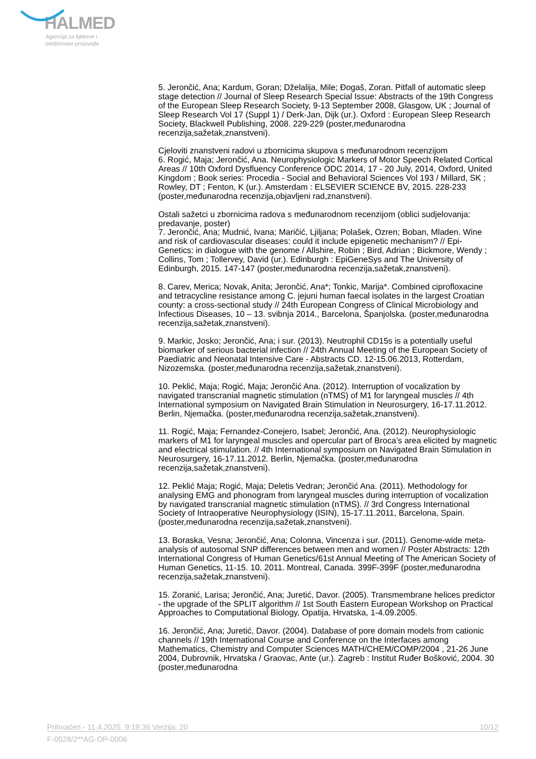HALMED
Agencija za lijekove i
medicinske proizvode
5. Jerončić, Ana; Kardum, Goran; Dželalija, Mile; Đogaš, Zoran. Pitfall of automatic sleep stage detection // Journal of Sleep Research Special Issue: Abstracts of the 19th Congress of the European Sleep Research Society, 9-13 September 2008, Glasgow, UK ; Journal of Sleep Research Vol 17 (Suppl 1) / Derk-Jan, Dijk (ur.). Oxford : European Sleep Research Society, Blackwell Publishing, 2008. 229-229 (poster,međunarodna recenzija,sažetak,znanstveni).
Cjeloviti znanstveni radovi u zbornicima skupova s međunarodnom recenzijom
6. Rogić, Maja; Jerončić, Ana. Neurophysiologic Markers of Motor Speech Related Cortical Areas // 10th Oxford Dysfluency Conference ODC 2014, 17 - 20 July, 2014, Oxford, United Kingdom ; Book series: Procedia - Social and Behavioral Sciences Vol 193 / Millard, SK ; Rowley, DT ; Fenton, K (ur.). Amsterdam : ELSEVIER SCIENCE BV, 2015. 228-233 (poster,međunarodna recenzija,objavljeni rad,znanstveni).
Ostali sažetci u zbornicima radova s međunarodnom recenzijom (oblici sudjelovanja: predavanje, poster)
7. Jerončić, Ana; Mudnić, Ivana; Maričić, Ljiljana; Polašek, Ozren; Boban, Mladen. Wine and risk of cardiovascular diseases: could it include epigenetic mechanism? // Epi-Genetics: in dialogue with the genome / Allshire, Robin ; Bird, Adrian ; Bickmore, Wendy ; Collins, Tom ; Tollervey, David (ur.). Edinburgh : EpiGeneSys and The University of Edinburgh, 2015. 147-147 (poster,međunarodna recenzija,sažetak,znanstveni).
8. Carev, Merica; Novak, Anita; Jerončić, Ana*; Tonkic, Marija*. Combined ciprofloxacine and tetracycline resistance among C. jejuni human faecal isolates in the largest Croatian county: a cross-sectional study // 24th European Congress of Clinical Microbiology and Infectious Diseases, 10 – 13. svibnja 2014., Barcelona, Španjolska. (poster,međunarodna recenzija,sažetak,znanstveni).
9. Markic, Josko; Jerončić, Ana; i sur. (2013). Neutrophil CD15s is a potentially useful biomarker of serious bacterial infection // 24th Annual Meeting of the European Society of Paediatric and Neonatal Intensive Care - Abstracts CD. 12-15.06.2013, Rotterdam, Nizozemska. (poster,međunarodna recenzija,sažetak,znanstveni).
10. Peklić, Maja; Rogić, Maja; Jerončić Ana. (2012). Interruption of vocalization by navigated transcranial magnetic stimulation (nTMS) of M1 for laryngeal muscles // 4th International symposium on Navigated Brain Stimulation in Neurosurgery, 16-17.11.2012. Berlin, Njemačka. (poster,međunarodna recenzija,sažetak,znanstveni).
11. Rogić, Maja; Fernandez-Conejero, Isabel; Jerončić, Ana. (2012). Neurophysiologic markers of M1 for laryngeal muscles and opercular part of Broca’s area elicited by magnetic and electrical stimulation. // 4th International symposium on Navigated Brain Stimulation in Neurosurgery, 16-17.11.2012. Berlin, Njemačka. (poster,međunarodna recenzija,sažetak,znanstveni).
12. Peklić Maja; Rogić, Maja; Deletis Vedran; Jerončić Ana. (2011). Methodology for analysing EMG and phonogram from laryngeal muscles during interruption of vocalization by navigated transcranial magnetic stimulation (nTMS). // 3rd Congress International Society of Intraoperative Neurophysiology (ISIN), 15-17.11.2011, Barcelona, Spain. (poster,međunarodna recenzija,sažetak,znanstveni).
13. Boraska, Vesna; Jerončić, Ana; Colonna, Vincenza i sur. (2011). Genome-wide meta-analysis of autosomal SNP differences between men and women // Poster Abstracts: 12th International Congress of Human Genetics/61st Annual Meeting of The American Society of Human Genetics, 11-15. 10. 2011. Montreal, Canada. 399F-399F (poster,međunarodna recenzija,sažetak,znanstveni).
15. Zoranić, Larisa; Jerončić, Ana; Juretić, Davor. (2005). Transmembrane helices predictor - the upgrade of the SPLIT algorithm // 1st South Eastern European Workshop on Practical Approaches to Computational Biology, Opatija, Hrvatska, 1-4.09.2005.
16. Jerončić, Ana; Juretić, Davor. (2004). Database of pore domain models from cationic channels // 19th International Course and Conference on the Interfaces among Mathematics, Chemistry and Computer Sciences MATH/CHEM/COMP/2004 , 21-26 June 2004, Dubrovnik, Hrvatska / Graovac, Ante (ur.). Zagreb : Institut Ruđer Bošković, 2004. 30 (poster,međunarodna
Prihvaćen - 11.4.2025. 9:19:36 Verzija: 20 10/12
F-0528/2**AG-OP-0006